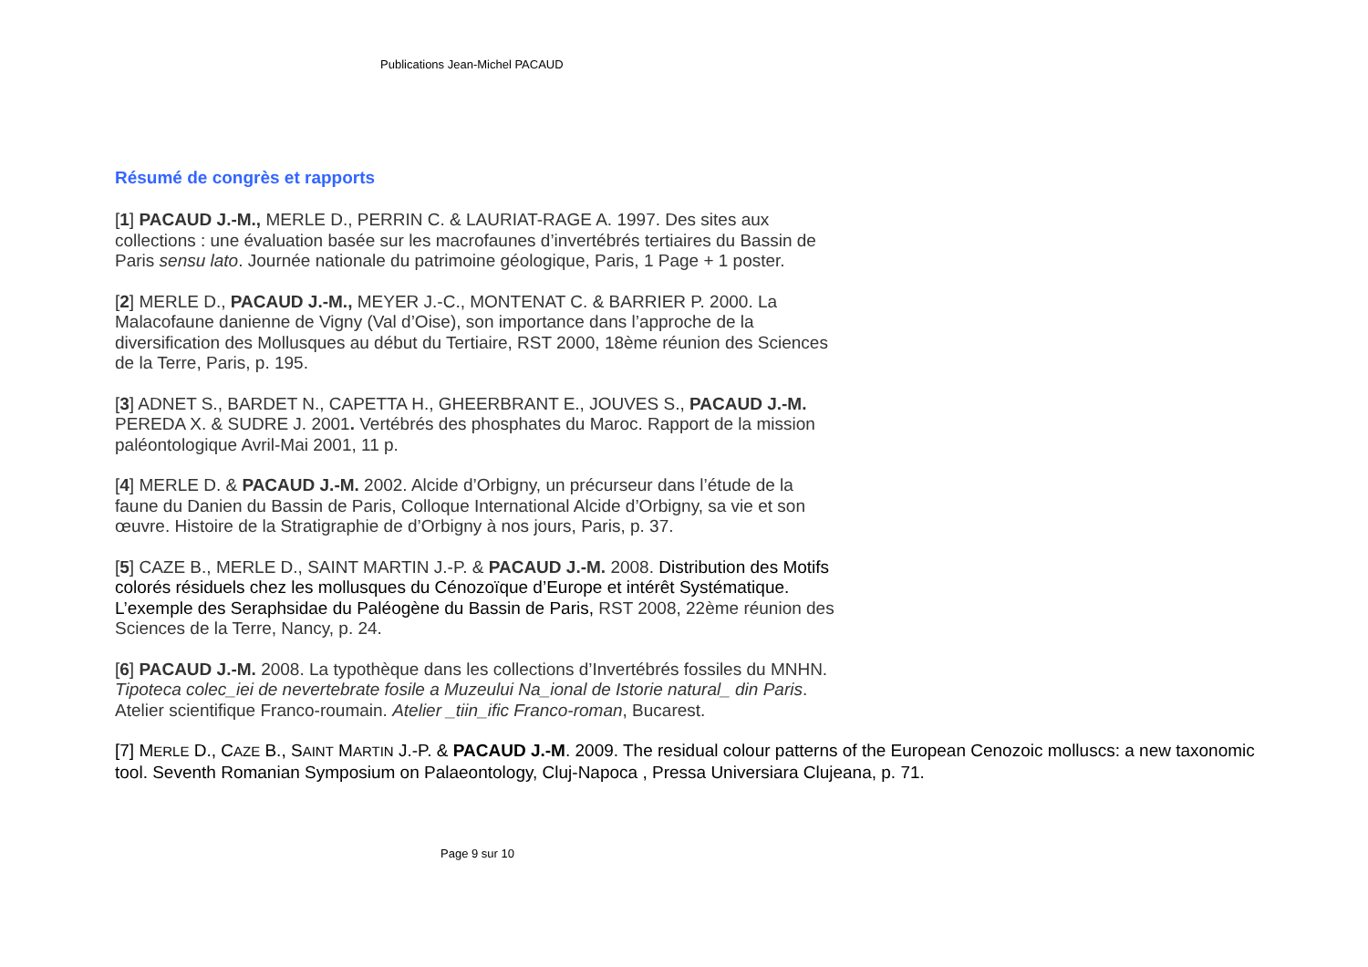Publications Jean-Michel PACAUD
Résumé de congrès et rapports
[1] PACAUD J.-M., MERLE D., PERRIN C. & LAURIAT-RAGE A. 1997. Des sites aux collections : une évaluation basée sur les macrofaunes d’invertébrés tertiaires du Bassin de Paris sensu lato. Journée nationale du patrimoine géologique, Paris, 1 Page + 1 poster.
[2] MERLE D., PACAUD J.-M., MEYER J.-C., MONTENAT C. & BARRIER P. 2000. La Malacofaune danienne de Vigny (Val d’Oise), son importance dans l’approche de la diversification des Mollusques au début du Tertiaire, RST 2000, 18ème réunion des Sciences de la Terre, Paris, p. 195.
[3] ADNET S., BARDET N., CAPETTA H., GHEERBRANT E., JOUVES S., PACAUD J.-M. PEREDA X. & SUDRE J. 2001. Vertébrés des phosphates du Maroc. Rapport de la mission paléontologique Avril-Mai 2001, 11 p.
[4] MERLE D. & PACAUD J.-M. 2002. Alcide d’Orbigny, un précurseur dans l’étude de la faune du Danien du Bassin de Paris, Colloque International Alcide d’Orbigny, sa vie et son œuvre. Histoire de la Stratigraphie de d’Orbigny à nos jours, Paris, p. 37.
[5] CAZE B., MERLE D., SAINT MARTIN J.-P. & PACAUD J.-M. 2008. Distribution des Motifs colorés résiduels chez les mollusques du Cénozoïque d’Europe et intérêt Systématique. L’exemple des Seraphsidae du Paléogène du Bassin de Paris, RST 2008, 22ème réunion des Sciences de la Terre, Nancy, p. 24.
[6] PACAUD J.-M. 2008. La typothèque dans les collections d’Invertébrés fossiles du MNHN. Tipoteca colec_iei de nevertebrate fosile a Muzeului Na_ional de Istorie natural_ din Paris. Atelier scientifique Franco-roumain. Atelier _tiin_ific Franco-roman, Bucarest.
[7] MERLE D., CAZE B., SAINT MARTIN J.-P. & PACAUD J.-M. 2009. The residual colour patterns of the European Cenozoic molluscs: a new taxonomic tool. Seventh Romanian Symposium on Palaeontology, Cluj-Napoca , Pressa Universiara Clujeana, p. 71.
Page 9 sur 10